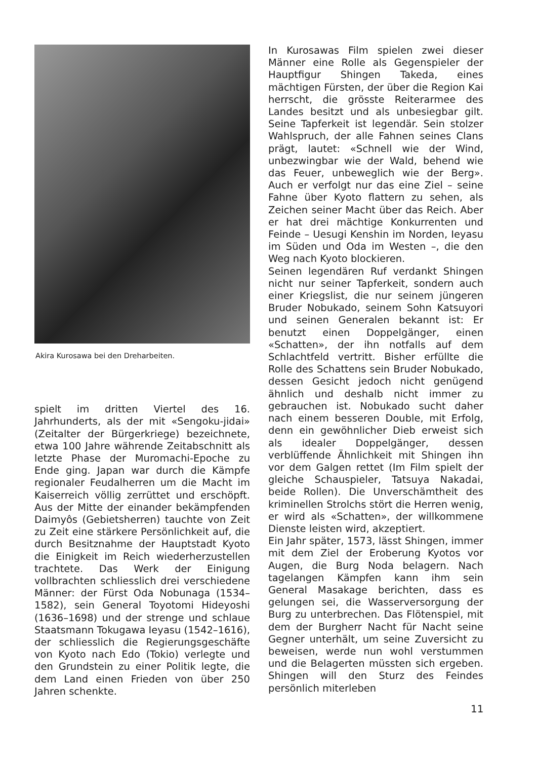Akira Kurosawa bei den Dreharbeiten.
spielt im dritten Viertel des 16. Jahrhunderts, als der mit «Sengoku-jidai» (Zeitalter der Bürgerkriege) bezeichnete, etwa 100 Jahre währende Zeitabschnitt als letzte Phase der Muromachi-Epoche zu Ende ging. Japan war durch die Kämpfe regionaler Feudalherren um die Macht im Kaiserreich völlig zerrüttet und erschöpft. Aus der Mitte der einander bekämpfenden Daimyôs (Gebietsherren) tauchte von Zeit zu Zeit eine stärkere Persönlichkeit auf, die durch Besitznahme der Hauptstadt Kyoto die Einigkeit im Reich wiederherzustellen trachtete. Das Werk der Einigung vollbrachten schliesslich drei verschiedene Männer: der Fürst Oda Nobunaga (1534–1582), sein General Toyotomi Hideyoshi (1636–1698) und der strenge und schlaue Staatsmann Tokugawa Ieyasu (1542–1616), der schliesslich die Regierungsgeschäfte von Kyoto nach Edo (Tokio) verlegte und den Grundstein zu einer Politik legte, die dem Land einen Frieden von über 250 Jahren schenkte.
In Kurosawas Film spielen zwei dieser Männer eine Rolle als Gegenspieler der Hauptfigur Shingen Takeda, eines mächtigen Fürsten, der über die Region Kai herrscht, die grösste Reiterarmee des Landes besitzt und als unbesiegbar gilt. Seine Tapferkeit ist legendär. Sein stolzer Wahlspruch, der alle Fahnen seines Clans prägt, lautet: «Schnell wie der Wind, unbezwingbar wie der Wald, behend wie das Feuer, unbeweglich wie der Berg». Auch er verfolgt nur das eine Ziel – seine Fahne über Kyoto flattern zu sehen, als Zeichen seiner Macht über das Reich. Aber er hat drei mächtige Konkurrenten und Feinde – Uesugi Kenshin im Norden, Ieyasu im Süden und Oda im Westen –, die den Weg nach Kyoto blockieren.
Seinen legendären Ruf verdankt Shingen nicht nur seiner Tapferkeit, sondern auch einer Kriegslist, die nur seinem jüngeren Bruder Nobukado, seinem Sohn Katsuyori und seinen Generalen bekannt ist: Er benutzt einen Doppelgänger, einen «Schatten», der ihn notfalls auf dem Schlachtfeld vertritt. Bisher erfüllte die Rolle des Schattens sein Bruder Nobukado, dessen Gesicht jedoch nicht genügend ähnlich und deshalb nicht immer zu gebrauchen ist. Nobukado sucht daher nach einem besseren Double, mit Erfolg, denn ein gewöhnlicher Dieb erweist sich als idealer Doppelgänger, dessen verblüffende Ähnlichkeit mit Shingen ihn vor dem Galgen rettet (Im Film spielt der gleiche Schauspieler, Tatsuya Nakadai, beide Rollen). Die Unverschämtheit des kriminellen Strolchs stört die Herren wenig, er wird als «Schatten», der willkommene Dienste leisten wird, akzeptiert.
Ein Jahr später, 1573, lässt Shingen, immer mit dem Ziel der Eroberung Kyotos vor Augen, die Burg Noda belagern. Nach tagelangen Kämpfen kann ihm sein General Masakage berichten, dass es gelungen sei, die Wasserversorgung der Burg zu unterbrechen. Das Flötenspiel, mit dem der Burgherr Nacht für Nacht seine Gegner unterhält, um seine Zuversicht zu beweisen, werde nun wohl verstummen und die Belagerten müssten sich ergeben. Shingen will den Sturz des Feindes persönlich miterleben
11